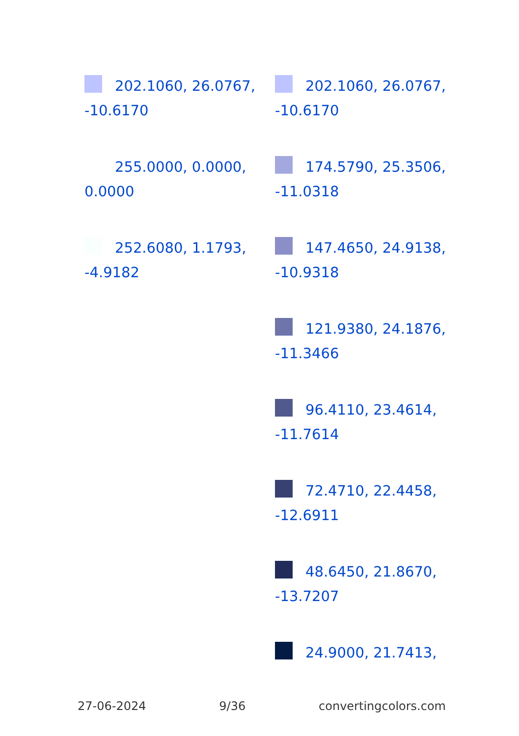202.1060, 26.0767, -10.6170
255.0000, 0.0000, 0.0000
252.6080, 1.1793, -4.9182
202.1060, 26.0767, -10.6170
174.5790, 25.3506, -11.0318
147.4650, 24.9138, -10.9318
121.9380, 24.1876, -11.3466
96.4110, 23.4614, -11.7614
72.4710, 22.4458, -12.6911
48.6450, 21.8670, -13.7207
24.9000, 21.7413,
27-06-2024 9/36 convertingcolors.com